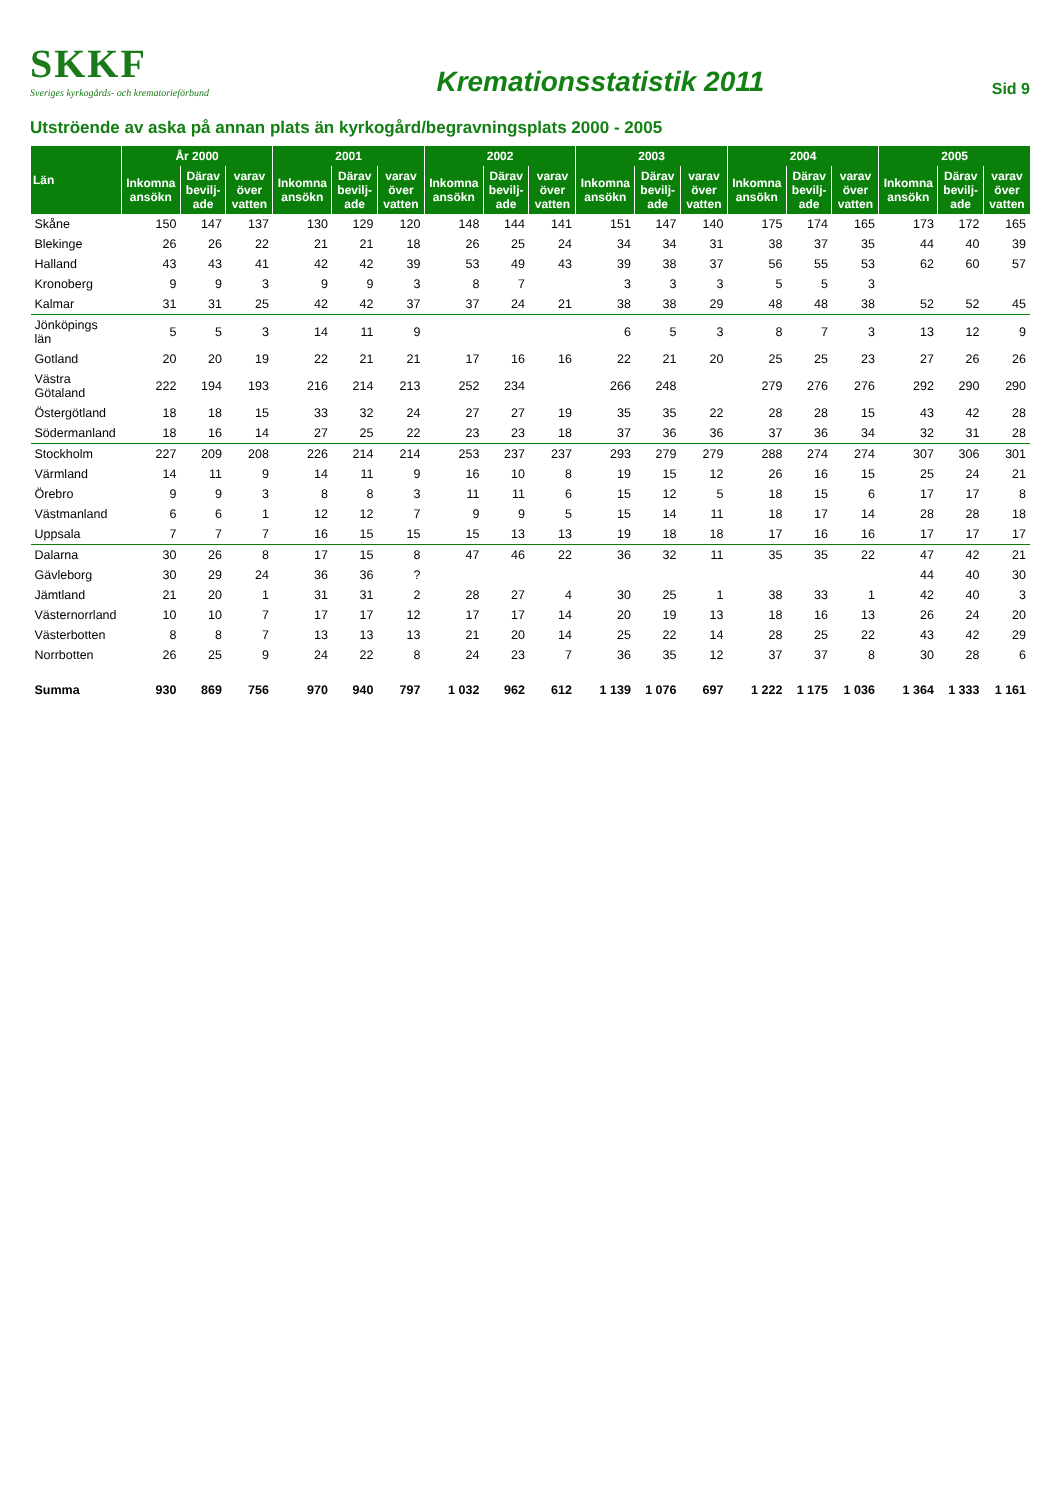SKKF
Sveriges kyrkogårds- och krematorieförbund
Kremationsstatistik 2011
Sid 9
Utströende av aska på annan plats än kyrkogård/begravningsplats 2000 - 2005
| Län | År 2000 | | | 2001 | | | 2002 | | | 2003 | | | 2004 | | | 2005 | | |
| --- | --- | --- | --- | --- | --- | --- | --- | --- | --- | --- | --- | --- | --- | --- | --- | --- | --- | --- |
| | Inkomna ansökn | Därav bevilj-ade | varav över vatten | Inkomna ansökn | Därav bevilj-ade | varav över vatten | Inkomna ansökn | Därav bevilj-ade | varav över vatten | Inkomna ansökn | Därav bevilj-ade | varav över vatten | Inkomna ansökn | Därav bevilj-ade | varav över vatten | Inkomna ansökn | Därav bevilj-ade | varav över vatten |
| Skåne | 150 | 147 | 137 | 130 | 129 | 120 | 148 | 144 | 141 | 151 | 147 | 140 | 175 | 174 | 165 | 173 | 172 | 165 |
| Blekinge | 26 | 26 | 22 | 21 | 21 | 18 | 26 | 25 | 24 | 34 | 34 | 31 | 38 | 37 | 35 | 44 | 40 | 39 |
| Halland | 43 | 43 | 41 | 42 | 42 | 39 | 53 | 49 | 43 | 39 | 38 | 37 | 56 | 55 | 53 | 62 | 60 | 57 |
| Kronoberg | 9 | 9 | 3 | 9 | 9 | 3 | 8 | 7 | | 3 | 3 | 3 | 5 | 5 | 3 | | | |
| Kalmar | 31 | 31 | 25 | 42 | 42 | 37 | 37 | 24 | 21 | 38 | 38 | 29 | 48 | 48 | 38 | 52 | 52 | 45 |
| Jönköpings län | 5 | 5 | 3 | 14 | 11 | 9 | | | | 6 | 5 | 3 | 8 | 7 | 3 | 13 | 12 | 9 |
| Gotland | 20 | 20 | 19 | 22 | 21 | 21 | 17 | 16 | 16 | 22 | 21 | 20 | 25 | 25 | 23 | 27 | 26 | 26 |
| Västra Götaland | 222 | 194 | 193 | 216 | 214 | 213 | 252 | 234 | | 266 | 248 | | 279 | 276 | 276 | 292 | 290 | 290 |
| Östergötland | 18 | 18 | 15 | 33 | 32 | 24 | 27 | 27 | 19 | 35 | 35 | 22 | 28 | 28 | 15 | 43 | 42 | 28 |
| Södermanland | 18 | 16 | 14 | 27 | 25 | 22 | 23 | 23 | 18 | 37 | 36 | 36 | 37 | 36 | 34 | 32 | 31 | 28 |
| Stockholm | 227 | 209 | 208 | 226 | 214 | 214 | 253 | 237 | 237 | 293 | 279 | 279 | 288 | 274 | 274 | 307 | 306 | 301 |
| Värmland | 14 | 11 | 9 | 14 | 11 | 9 | 16 | 10 | 8 | 19 | 15 | 12 | 26 | 16 | 15 | 25 | 24 | 21 |
| Örebro | 9 | 9 | 3 | 8 | 8 | 3 | 11 | 11 | 6 | 15 | 12 | 5 | 18 | 15 | 6 | 17 | 17 | 8 |
| Västmanland | 6 | 6 | 1 | 12 | 12 | 7 | 9 | 9 | 5 | 15 | 14 | 11 | 18 | 17 | 14 | 28 | 28 | 18 |
| Uppsala | 7 | 7 | 7 | 16 | 15 | 15 | 15 | 13 | 13 | 19 | 18 | 18 | 17 | 16 | 16 | 17 | 17 | 17 |
| Dalarna | 30 | 26 | 8 | 17 | 15 | 8 | 47 | 46 | 22 | 36 | 32 | 11 | 35 | 35 | 22 | 47 | 42 | 21 |
| Gävleborg | 30 | 29 | 24 | 36 | 36 | ? | | | | | | | | | | 44 | 40 | 30 |
| Jämtland | 21 | 20 | 1 | 31 | 31 | 2 | 28 | 27 | 4 | 30 | 25 | 1 | 38 | 33 | 1 | 42 | 40 | 3 |
| Västernorrland | 10 | 10 | 7 | 17 | 17 | 12 | 17 | 17 | 14 | 20 | 19 | 13 | 18 | 16 | 13 | 26 | 24 | 20 |
| Västerbotten | 8 | 8 | 7 | 13 | 13 | 13 | 21 | 20 | 14 | 25 | 22 | 14 | 28 | 25 | 22 | 43 | 42 | 29 |
| Norrbotten | 26 | 25 | 9 | 24 | 22 | 8 | 24 | 23 | 7 | 36 | 35 | 12 | 37 | 37 | 8 | 30 | 28 | 6 |
| Summa | 930 | 869 | 756 | 970 | 940 | 797 | 1 032 | 962 | 612 | 1 139 | 1 076 | 697 | 1 222 | 1 175 | 1 036 | 1 364 | 1 333 | 1 161 |